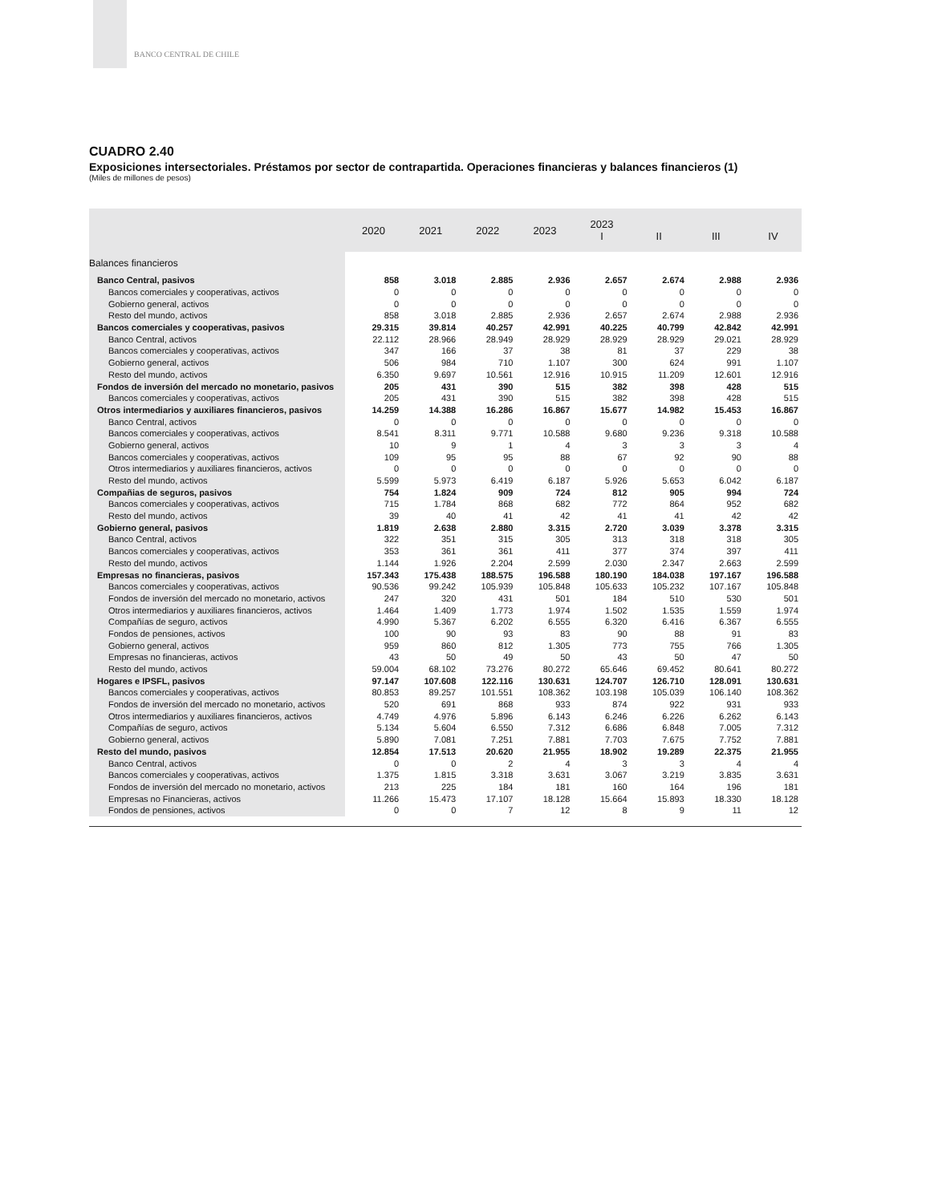BANCO CENTRAL DE CHILE
CUADRO 2.40
Exposiciones intersectoriales. Préstamos por sector de contrapartida. Operaciones financieras y balances financieros (1)
(Miles de millones de pesos)
| | 2020 | 2021 | 2022 | 2023 | 2023 I | II | III | IV |
| --- | --- | --- | --- | --- | --- | --- | --- | --- |
| Balances financieros | | | | | | | | |
| Banco Central, pasivos | 858 | 3.018 | 2.885 | 2.936 | 2.657 | 2.674 | 2.988 | 2.936 |
| Bancos comerciales y cooperativas, activos | 0 | 0 | 0 | 0 | 0 | 0 | 0 | 0 |
| Gobierno general, activos | 0 | 0 | 0 | 0 | 0 | 0 | 0 | 0 |
| Resto del mundo, activos | 858 | 3.018 | 2.885 | 2.936 | 2.657 | 2.674 | 2.988 | 2.936 |
| Bancos comerciales y cooperativas, pasivos | 29.315 | 39.814 | 40.257 | 42.991 | 40.225 | 40.799 | 42.842 | 42.991 |
| Banco Central, activos | 22.112 | 28.966 | 28.949 | 28.929 | 28.929 | 28.929 | 29.021 | 28.929 |
| Bancos comerciales y cooperativas, activos | 347 | 166 | 37 | 38 | 81 | 37 | 229 | 38 |
| Gobierno general, activos | 506 | 984 | 710 | 1.107 | 300 | 624 | 991 | 1.107 |
| Resto del mundo, activos | 6.350 | 9.697 | 10.561 | 12.916 | 10.915 | 11.209 | 12.601 | 12.916 |
| Fondos de inversión del mercado no monetario, pasivos | 205 | 431 | 390 | 515 | 382 | 398 | 428 | 515 |
| Bancos comerciales y cooperativas, activos | 205 | 431 | 390 | 515 | 382 | 398 | 428 | 515 |
| Otros intermediarios y auxiliares financieros, pasivos | 14.259 | 14.388 | 16.286 | 16.867 | 15.677 | 14.982 | 15.453 | 16.867 |
| Banco Central, activos | 0 | 0 | 0 | 0 | 0 | 0 | 0 | 0 |
| Bancos comerciales y cooperativas, activos | 8.541 | 8.311 | 9.771 | 10.588 | 9.680 | 9.236 | 9.318 | 10.588 |
| Gobierno general, activos | 10 | 9 | 1 | 4 | 3 | 3 | 3 | 4 |
| Bancos comerciales y cooperativas, activos | 109 | 95 | 95 | 88 | 67 | 92 | 90 | 88 |
| Otros intermediarios y auxiliares financieros, activos | 0 | 0 | 0 | 0 | 0 | 0 | 0 | 0 |
| Resto del mundo, activos | 5.599 | 5.973 | 6.419 | 6.187 | 5.926 | 5.653 | 6.042 | 6.187 |
| Compañias de seguros, pasivos | 754 | 1.824 | 909 | 724 | 812 | 905 | 994 | 724 |
| Bancos comerciales y cooperativas, activos | 715 | 1.784 | 868 | 682 | 772 | 864 | 952 | 682 |
| Resto del mundo, activos | 39 | 40 | 41 | 42 | 41 | 41 | 42 | 42 |
| Gobierno general, pasivos | 1.819 | 2.638 | 2.880 | 3.315 | 2.720 | 3.039 | 3.378 | 3.315 |
| Banco Central, activos | 322 | 351 | 315 | 305 | 313 | 318 | 318 | 305 |
| Bancos comerciales y cooperativas, activos | 353 | 361 | 361 | 411 | 377 | 374 | 397 | 411 |
| Resto del mundo, activos | 1.144 | 1.926 | 2.204 | 2.599 | 2.030 | 2.347 | 2.663 | 2.599 |
| Empresas no financieras, pasivos | 157.343 | 175.438 | 188.575 | 196.588 | 180.190 | 184.038 | 197.167 | 196.588 |
| Bancos comerciales y cooperativas, activos | 90.536 | 99.242 | 105.939 | 105.848 | 105.633 | 105.232 | 107.167 | 105.848 |
| Fondos de inversión del mercado no monetario, activos | 247 | 320 | 431 | 501 | 184 | 510 | 530 | 501 |
| Otros intermediarios y auxiliares financieros, activos | 1.464 | 1.409 | 1.773 | 1.974 | 1.502 | 1.535 | 1.559 | 1.974 |
| Compañías de seguro, activos | 4.990 | 5.367 | 6.202 | 6.555 | 6.320 | 6.416 | 6.367 | 6.555 |
| Fondos de pensiones, activos | 100 | 90 | 93 | 83 | 90 | 88 | 91 | 83 |
| Gobierno general, activos | 959 | 860 | 812 | 1.305 | 773 | 755 | 766 | 1.305 |
| Empresas no financieras, activos | 43 | 50 | 49 | 50 | 43 | 50 | 47 | 50 |
| Resto del mundo, activos | 59.004 | 68.102 | 73.276 | 80.272 | 65.646 | 69.452 | 80.641 | 80.272 |
| Hogares e IPSFL, pasivos | 97.147 | 107.608 | 122.116 | 130.631 | 124.707 | 126.710 | 128.091 | 130.631 |
| Bancos comerciales y cooperativas, activos | 80.853 | 89.257 | 101.551 | 108.362 | 103.198 | 105.039 | 106.140 | 108.362 |
| Fondos de inversión del mercado no monetario, activos | 520 | 691 | 868 | 933 | 874 | 922 | 931 | 933 |
| Otros intermediarios y auxiliares financieros, activos | 4.749 | 4.976 | 5.896 | 6.143 | 6.246 | 6.226 | 6.262 | 6.143 |
| Compañías de seguro, activos | 5.134 | 5.604 | 6.550 | 7.312 | 6.686 | 6.848 | 7.005 | 7.312 |
| Gobierno general, activos | 5.890 | 7.081 | 7.251 | 7.881 | 7.703 | 7.675 | 7.752 | 7.881 |
| Resto del mundo, pasivos | 12.854 | 17.513 | 20.620 | 21.955 | 18.902 | 19.289 | 22.375 | 21.955 |
| Banco Central, activos | 0 | 0 | 2 | 4 | 3 | 3 | 4 | 4 |
| Bancos comerciales y cooperativas, activos | 1.375 | 1.815 | 3.318 | 3.631 | 3.067 | 3.219 | 3.835 | 3.631 |
| Fondos de inversión del mercado no monetario, activos | 213 | 225 | 184 | 181 | 160 | 164 | 196 | 181 |
| Empresas no Financieras, activos | 11.266 | 15.473 | 17.107 | 18.128 | 15.664 | 15.893 | 18.330 | 18.128 |
| Fondos de pensiones, activos | 0 | 0 | 7 | 12 | 8 | 9 | 11 | 12 |